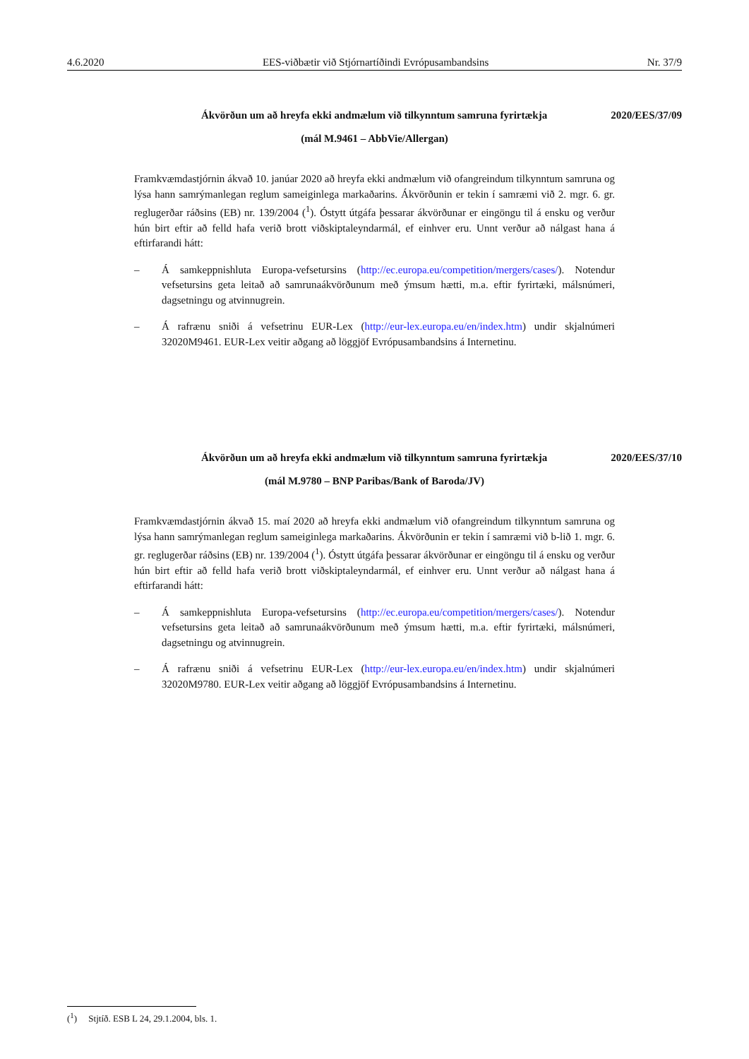4.6.2020 EES-viðbætir við Stjórnartíðindi Evrópusambandsins Nr. 37/9
Ákvörðun um að hreyfa ekki andmælum við tilkynntum samruna fyrirtækja 2020/EES/37/09
(mál M.9461 – AbbVie/Allergan)
Framkvæmdastjórnin ákvað 10. janúar 2020 að hreyfa ekki andmælum við ofangreindum tilkynntum samruna og lýsa hann samrýmanlegan reglum sameiginlega markaðarins. Ákvörðunin er tekin í samræmi við 2. mgr. 6. gr. reglugerðar ráðsins (EB) nr. 139/2004 (<sup>1</sup>). Óstytt útgáfa þessarar ákvörðunar er eingöngu til á ensku og verður hún birt eftir að felld hafa verið brott viðskiptaleyndarmál, ef einhver eru. Unnt verður að nálgast hana á eftirfarandi hátt:
– Á samkeppnishluta Europa-vefsetursins (http://ec.europa.eu/competition/mergers/cases/). Notendur vefsetursins geta leitað að samrunaákvörðunum með ýmsum hætti, m.a. eftir fyrirtæki, málsnúmeri, dagsetningu og atvinnugrein.
– Á rafrænu sniði á vefsetrinu EUR-Lex (http://eur-lex.europa.eu/en/index.htm) undir skjalnúmeri 32020M9461. EUR-Lex veitir aðgang að löggjöf Evrópusambandsins á Internetinu.
Ákvörðun um að hreyfa ekki andmælum við tilkynntum samruna fyrirtækja 2020/EES/37/10
(mál M.9780 – BNP Paribas/Bank of Baroda/JV)
Framkvæmdastjórnin ákvað 15. maí 2020 að hreyfa ekki andmælum við ofangreindum tilkynntum samruna og lýsa hann samrýmanlegan reglum sameiginlega markaðarins. Ákvörðunin er tekin í samræmi við b-lið 1. mgr. 6. gr. reglugerðar ráðsins (EB) nr. 139/2004 (<sup>1</sup>). Óstytt útgáfa þessarar ákvörðunar er eingöngu til á ensku og verður hún birt eftir að felld hafa verið brott viðskiptaleyndarmál, ef einhver eru. Unnt verður að nálgast hana á eftirfarandi hátt:
– Á samkeppnishluta Europa-vefsetursins (http://ec.europa.eu/competition/mergers/cases/). Notendur vefsetursins geta leitað að samrunaákvörðunum með ýmsum hætti, m.a. eftir fyrirtæki, málsnúmeri, dagsetningu og atvinnugrein.
– Á rafrænu sniði á vefsetrinu EUR-Lex (http://eur-lex.europa.eu/en/index.htm) undir skjalnúmeri 32020M9780. EUR-Lex veitir aðgang að löggjöf Evrópusambandsins á Internetinu.
(<sup>1</sup>) Stjtíð. ESB L 24, 29.1.2004, bls. 1.